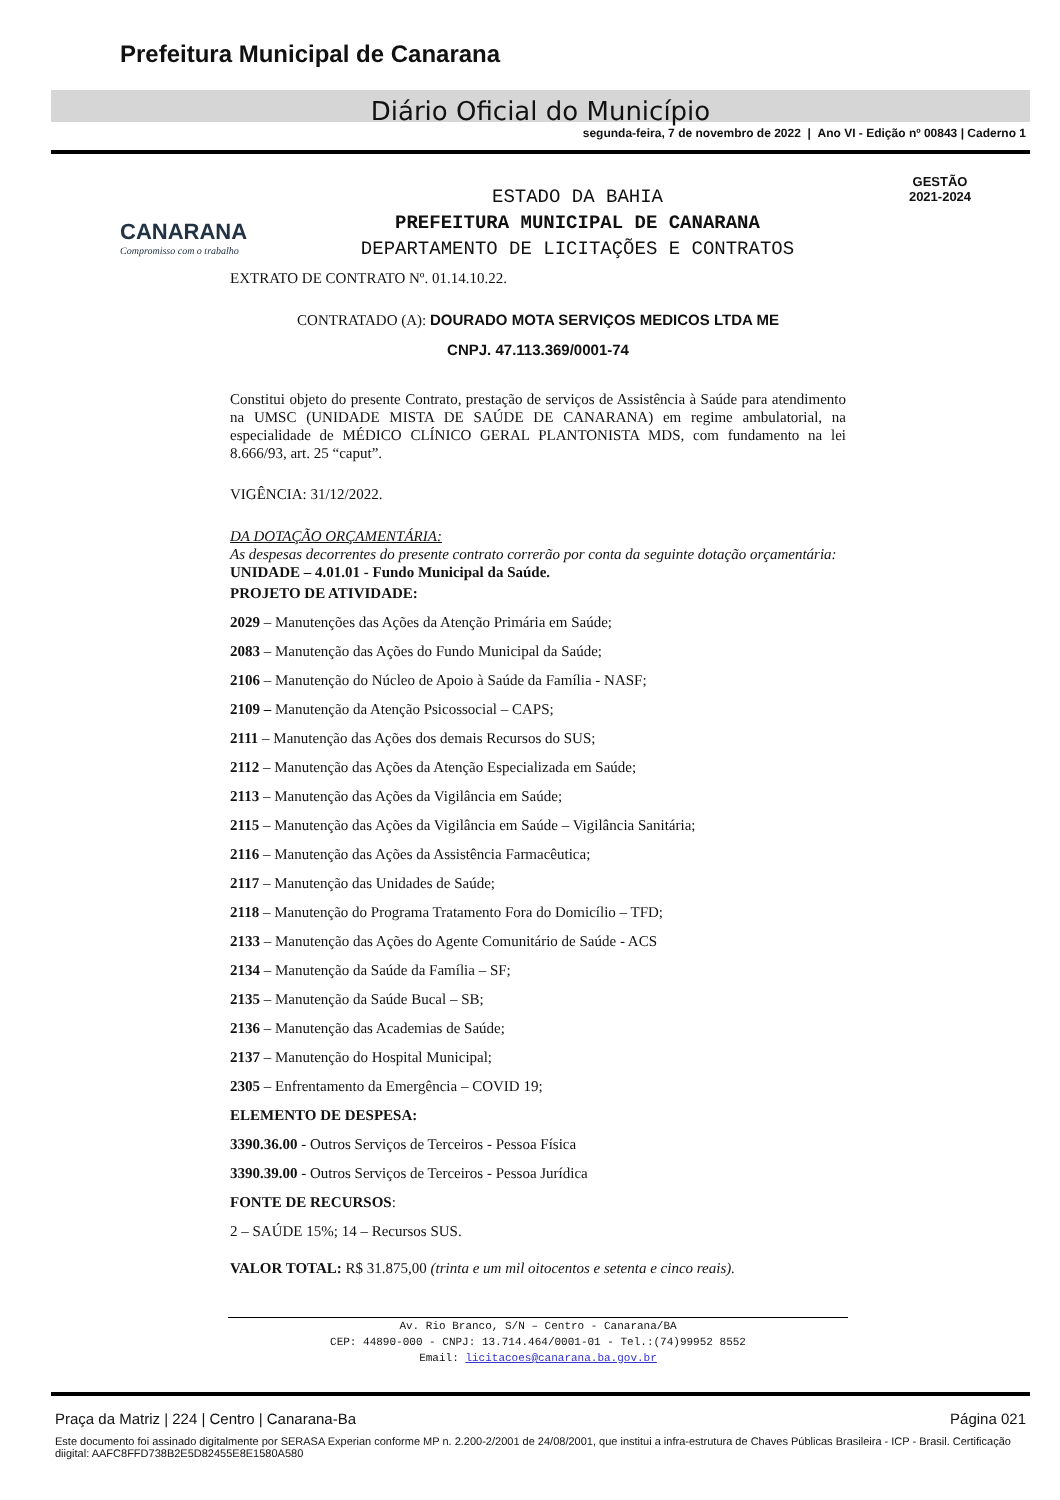Prefeitura Municipal de Canarana
Diário Oficial do Município
segunda-feira, 7 de novembro de 2022 | Ano VI - Edição nº 00843 | Caderno 1
CANARANA
Compromisso com o trabalho
ESTADO DA BAHIA
PREFEITURA MUNICIPAL DE CANARANA
DEPARTAMENTO DE LICITAÇÕES E CONTRATOS
GESTÃO
2021-2024
EXTRATO DE CONTRATO Nº. 01.14.10.22.
CONTRATADO (A): DOURADO MOTA SERVIÇOS MEDICOS LTDA ME
CNPJ. 47.113.369/0001-74
Constitui objeto do presente Contrato, prestação de serviços de Assistência à Saúde para atendimento na UMSC (UNIDADE MISTA DE SAÚDE DE CANARANA) em regime ambulatorial, na especialidade de MÉDICO CLÍNICO GERAL PLANTONISTA MDS, com fundamento na lei 8.666/93, art. 25 “caput”.
VIGÊNCIA: 31/12/2022.
DA DOTAÇÃO ORÇAMENTÁRIA:
As despesas decorrentes do presente contrato correrão por conta da seguinte dotação orçamentária:
UNIDADE – 4.01.01 - Fundo Municipal da Saúde.
PROJETO DE ATIVIDADE:
2029 – Manutenções das Ações da Atenção Primária em Saúde;
2083 – Manutenção das Ações do Fundo Municipal da Saúde;
2106 – Manutenção do Núcleo de Apoio à Saúde da Família - NASF;
2109 – Manutenção da Atenção Psicossocial – CAPS;
2111 – Manutenção das Ações dos demais Recursos do SUS;
2112 – Manutenção das Ações da Atenção Especializada em Saúde;
2113 – Manutenção das Ações da Vigilância em Saúde;
2115 – Manutenção das Ações da Vigilância em Saúde – Vigilância Sanitária;
2116 – Manutenção das Ações da Assistência Farmacêutica;
2117 – Manutenção das Unidades de Saúde;
2118 – Manutenção do Programa Tratamento Fora do Domicílio – TFD;
2133 – Manutenção das Ações do Agente Comunitário de Saúde - ACS
2134 – Manutenção da Saúde da Família – SF;
2135 – Manutenção da Saúde Bucal – SB;
2136 – Manutenção das Academias de Saúde;
2137 – Manutenção do Hospital Municipal;
2305 – Enfrentamento da Emergência – COVID 19;
ELEMENTO DE DESPESA:
3390.36.00 - Outros Serviços de Terceiros - Pessoa Física
3390.39.00 - Outros Serviços de Terceiros - Pessoa Jurídica
FONTE DE RECURSOS:
2 – SAÚDE 15%; 14 – Recursos SUS.
VALOR TOTAL: R$ 31.875,00 (trinta e um mil oitocentos e setenta e cinco reais).
Av. Rio Branco, S/N – Centro - Canarana/BA
CEP: 44890-000 - CNPJ: 13.714.464/0001-01 - Tel.:(74)99952 8552
Email: licitacoes@canarana.ba.gov.br
Praça da Matriz | 224 | Centro | Canarana-Ba Página 021
Este documento foi assinado digitalmente por SERASA Experian conforme MP n. 2.200-2/2001 de 24/08/2001, que institui a infra-estrutura de Chaves Públicas Brasileira - ICP - Brasil. Certificação diigital: AAFC8FFD738B2E5D82455E8E1580A580